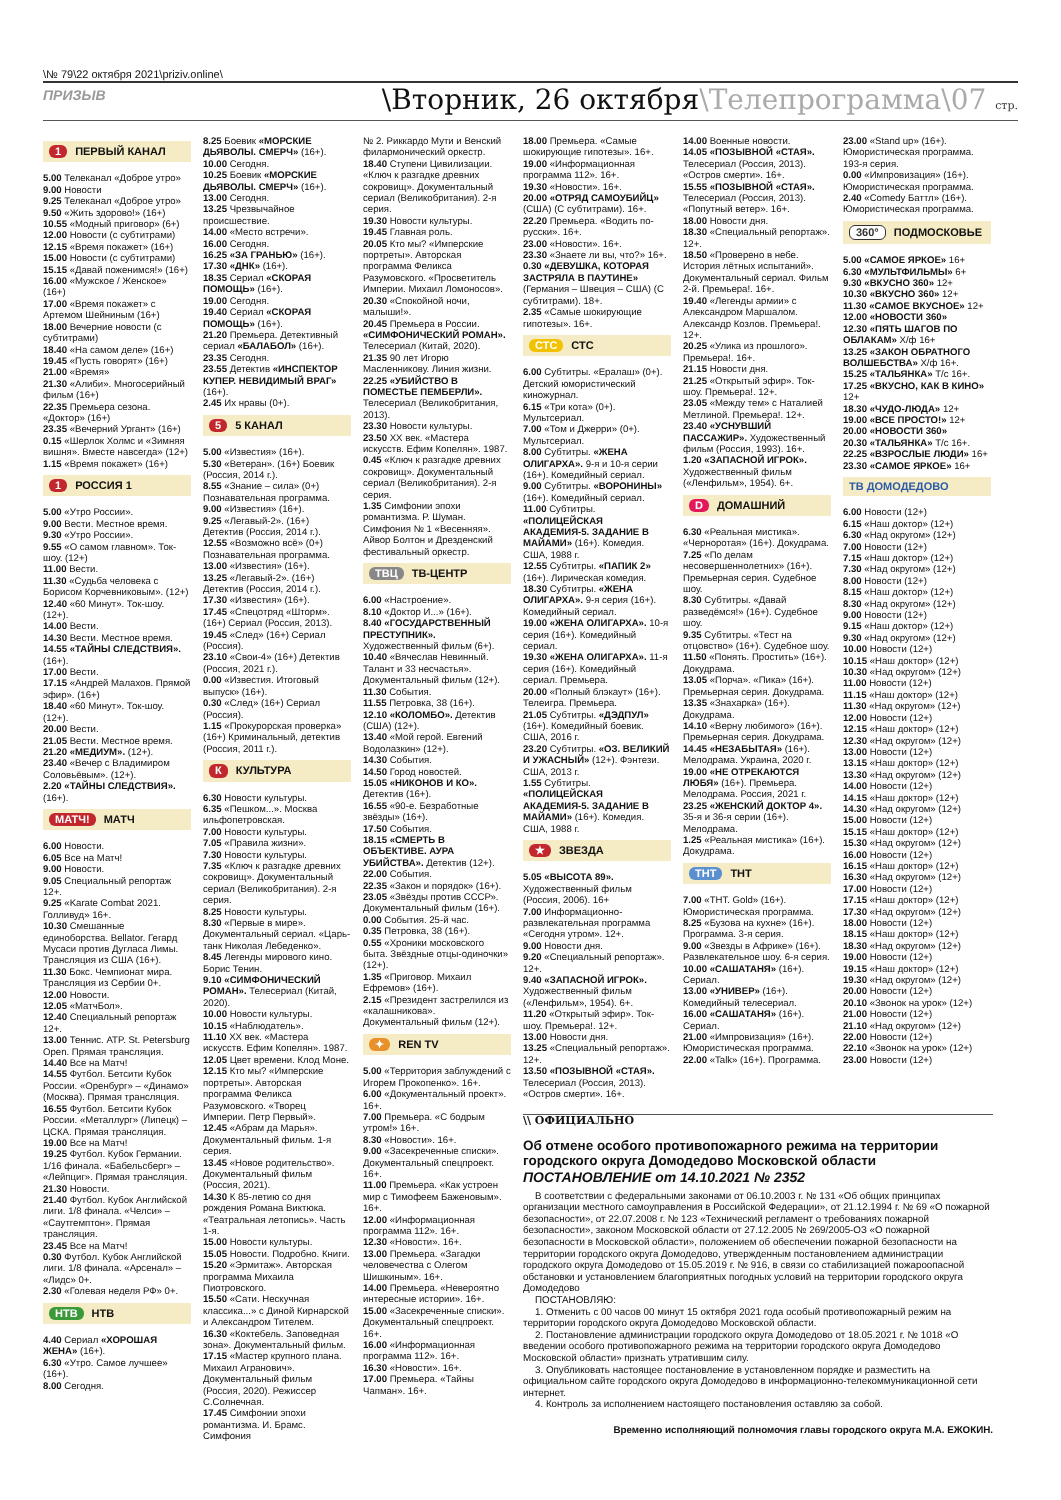\№ 79\22 октября 2021\priziv.online\
ПРИЗЫВ
\Вторник, 26 октября\Телепрограмма\07 стр.
1 ПЕРВЫЙ КАНАЛ
5.00 Телеканал «Доброе утро»
9.00 Новости
9.25 Телеканал «Доброе утро»
9.50 «Жить здорово!» (16+)
10.55 «Модный приговор» (6+)
12.00 Новости (с субтитрами)
12.15 «Время покажет» (16+)
15.00 Новости (с субтитрами)
15.15 «Давай поженимся!» (16+)
16.00 «Мужское / Женское» (16+)
17.00 «Время покажет» с Артемом Шейниным (16+)
18.00 Вечерние новости (с субтитрами)
18.40 «На самом деле» (16+)
19.45 «Пусть говорят» (16+)
21.00 «Время»
21.30 «Алиби». Многосерийный фильм (16+)
22.35 Премьера сезона. «Доктор» (16+)
23.35 «Вечерний Ургант» (16+)
0.15 «Шерлок Холмс и «Зимняя вишня». Вместе навсегда» (12+)
1.15 «Время покажет» (16+)
1 РОССИЯ 1
5.00 «Утро России».
9.00 Вести. Местное время.
9.30 «Утро России».
9.55 «О самом главном». Ток-шоу. (12+)
11.00 Вести.
11.30 «Судьба человека с Борисом Корчевниковым». (12+)
12.40 «60 Минут». Ток-шоу. (12+).
14.00 Вести.
14.30 Вести. Местное время.
14.55 «ТАЙНЫ СЛЕДСТВИЯ». (16+).
17.00 Вести.
17.15 «Андрей Малахов. Прямой эфир». (16+)
18.40 «60 Минут». Ток-шоу. (12+).
20.00 Вести.
21.05 Вести. Местное время.
21.20 «МЕДИУМ». (12+).
23.40 «Вечер с Владимиром Соловьёвым». (12+).
2.20 «ТАЙНЫ СЛЕДСТВИЯ». (16+).
МАТЧ! МАТЧ
6.00 Новости.
6.05 Все на Матч!
9.00 Новости.
9.05 Специальный репортаж 12+.
9.25 «Karate Combat 2021. Голливуд» 16+.
10.30 Смешанные единоборства. Bellator. Гегард Мусаси против Дугласа Лимы. Трансляция из США (16+).
11.30 Бокс. Чемпионат мира. Трансляция из Сербии 0+.
12.00 Новости.
12.05 «МатчБол».
12.40 Специальный репортаж 12+.
13.00 Теннис. ATP. St. Petersburg Open. Прямая трансляция.
14.40 Все на Матч!
14.55 Футбол. Бетсити Кубок России. «Оренбург» – «Динамо» (Москва). Прямая трансляция.
16.55 Футбол. Бетсити Кубок России. «Металлург» (Липецк) – ЦСКА. Прямая трансляция.
19.00 Все на Матч!
19.25 Футбол. Кубок Германии. 1/16 финала. «Бабельсберг» – «Лейпциг». Прямая трансляция.
21.30 Новости.
21.40 Футбол. Кубок Английской лиги. 1/8 финала. «Челси» – «Саутгемптон». Прямая трансляция.
23.45 Все на Матч!
0.30 Футбол. Кубок Английской лиги. 1/8 финала. «Арсенал» – «Лидс» 0+.
2.30 «Голевая неделя РФ» 0+.
НТВ НТВ
4.40 Сериал «ХОРОШАЯ ЖЕНА» (16+).
6.30 «Утро. Самое лучшее» (16+).
8.00 Сегодня.
8.25 Боевик «МОРСКИЕ ДЬЯВОЛЫ. СМЕРЧ» (16+).
10.00 Сегодня.
10.25 Боевик «МОРСКИЕ ДЬЯВОЛЫ. СМЕРЧ» (16+).
13.00 Сегодня.
13.25 Чрезвычайное происшествие.
14.00 «Место встречи».
16.00 Сегодня.
16.25 «ЗА ГРАНЬЮ» (16+).
17.30 «ДНК» (16+).
18.35 Сериал «СКОРАЯ ПОМОЩЬ» (16+).
19.00 Сегодня.
19.40 Сериал «СКОРАЯ ПОМОЩЬ» (16+).
21.20 Премьера. Детективный сериал «БАЛАБОЛ» (16+).
23.35 Сегодня.
23.55 Детектив «ИНСПЕКТОР КУПЕР. НЕВИДИМЫЙ ВРАГ» (16+).
2.45 Их нравы (0+).
5 5 КАНАЛ
5.00 «Известия» (16+).
5.30 «Ветеран». (16+) Боевик (Россия, 2014 г.).
8.55 «Знание – сила» (0+) Познавательная программа.
9.00 «Известия» (16+).
9.25 «Легавый-2». (16+) Детектив (Россия, 2014 г.).
12.55 «Возможно всё» (0+) Познавательная программа.
13.00 «Известия» (16+).
13.25 «Легавый-2». (16+) Детектив (Россия, 2014 г.).
17.30 «Известия» (16+).
17.45 «Спецотряд «Шторм». (16+) Сериал (Россия, 2013).
19.45 «След» (16+) Сериал (Россия).
23.10 «Свои-4» (16+) Детектив (Россия, 2021 г.).
0.00 «Известия. Итоговый выпуск» (16+).
0.30 «След» (16+) Сериал (Россия).
1.15 «Прокурорская проверка» (16+) Криминальный, детектив (Россия, 2011 г.).
К КУЛЬТУРА
6.30 Новости культуры.
6.35 «Пешком...». Москва ильфопетровская.
7.00 Новости культуры.
7.05 «Правила жизни».
7.30 Новости культуры.
7.35 «Ключ к разгадке древних сокровищ». Документальный сериал (Великобритания). 2-я серия.
8.25 Новости культуры.
8.30 «Первые в мире». Документальный сериал. «Царь-танк Николая Лебеденко».
8.45 Легенды мирового кино. Борис Тенин.
9.10 «СИМФОНИЧЕСКИЙ РОМАН». Телесериал (Китай, 2020).
10.00 Новости культуры.
10.15 «Наблюдатель».
11.10 XX век. «Мастера искусств. Ефим Копелян». 1987.
12.05 Цвет времени. Клод Моне.
12.15 Кто мы? «Имперские портреты». Авторская программа Феликса Разумовского. «Творец Империи. Петр Первый».
12.45 «Абрам да Марья». Документальный фильм. 1-я серия.
13.45 «Новое родительство». Документальный фильм (Россия, 2021).
14.30 К 85-летию со дня рождения Романа Виктюка. «Театральная летопись». Часть 1-я.
15.00 Новости культуры.
15.05 Новости. Подробно. Книги.
15.20 «Эрмитаж». Авторская программа Михаила Пиотровского.
15.50 «Сати. Нескучная классика...» с Диной Кирнарской и Александром Тителем.
16.30 «Коктебель. Заповедная зона». Документальный фильм.
17.15 «Мастер крупного плана. Михаил Агранович». Документальный фильм (Россия, 2020). Режиссер С.Солнечная.
17.45 Симфонии эпохи романтизма. И. Брамс. Симфония
№ 2. Риккардо Мути и Венский филармонический оркестр.
18.40 Ступени Цивилизации. «Ключ к разгадке древних сокровищ». Документальный сериал (Великобритания). 2-я серия.
19.30 Новости культуры.
19.45 Главная роль.
20.05 Кто мы? «Имперские портреты». Авторская программа Феликса Разумовского. «Просветитель Империи. Михаил Ломоносов».
20.30 «Спокойной ночи, малыши!».
20.45 Премьера в России. «СИМФОНИЧЕСКИЙ РОМАН». Телесериал (Китай, 2020).
21.35 90 лет Игорю Масленникову. Линия жизни.
22.25 «УБИЙСТВО В ПОМЕСТЬЕ ПЕМБЕРЛИ». Телесериал (Великобритания, 2013).
23.30 Новости культуры.
23.50 XX век. «Мастера искусств. Ефим Копелян». 1987.
0.45 «Ключ к разгадке древних сокровищ». Документальный сериал (Великобритания). 2-я серия.
1.35 Симфонии эпохи романтизма. Р. Шуман. Симфония № 1 «Весенняя». Айвор Болтон и Дрезденский фестивальный оркестр.
ТВЦ ТВ-ЦЕНТР
6.00 «Настроение».
8.10 «Доктор И...» (16+).
8.40 «ГОСУДАРСТВЕННЫЙ ПРЕСТУПНИК». Художественный фильм (6+).
10.40 «Вячеслав Невинный. Талант и 33 несчастья». Документальный фильм (12+).
11.30 События.
11.55 Петровка, 38 (16+).
12.10 «КОЛОМБО». Детектив (США) (12+).
13.40 «Мой герой. Евгений Водолазкин» (12+).
14.30 События.
14.50 Город новостей.
15.05 «НИКОНОВ И КО». Детектив (16+).
16.55 «90-е. Безработные звёзды» (16+).
17.50 События.
18.15 «СМЕРТЬ В ОБЪЕКТИВЕ. АУРА УБИЙСТВА». Детектив (12+).
22.00 События.
22.35 «Закон и порядок» (16+).
23.05 «Звёзды против СССР». Документальный фильм (16+).
0.00 События. 25-й час.
0.35 Петровка, 38 (16+).
0.55 «Хроники московского быта. Звёздные отцы-одиночки» (12+).
1.35 «Приговор. Михаил Ефремов» (16+).
2.15 «Президент застрелился из «калашникова». Документальный фильм (12+).
✦ REN TV
5.00 «Территория заблуждений с Игорем Прокопенко». 16+.
6.00 «Документальный проект». 16+.
7.00 Премьера. «С бодрым утром!» 16+.
8.30 «Новости». 16+.
9.00 «Засекреченные списки». Документальный спецпроект. 16+.
11.00 Премьера. «Как устроен мир с Тимофеем Баженовым». 16+.
12.00 «Информационная программа 112». 16+.
12.30 «Новости». 16+.
13.00 Премьера. «Загадки человечества с Олегом Шишкиным». 16+.
14.00 Премьера. «Невероятно интересные истории». 16+.
15.00 «Засекреченные списки». Документальный спецпроект. 16+.
16.00 «Информационная программа 112». 16+.
16.30 «Новости». 16+.
17.00 Премьера. «Тайны Чапман». 16+.
18.00 Премьера. «Самые шокирующие гипотезы». 16+.
19.00 «Информационная программа 112». 16+.
19.30 «Новости». 16+.
20.00 «ОТРЯД САМОУБИЙЦ» (США) (С субтитрами). 16+.
22.20 Премьера. «Водить по-русски». 16+.
23.00 «Новости». 16+.
23.30 «Знаете ли вы, что?» 16+.
0.30 «ДЕВУШКА, КОТОРАЯ ЗАСТРЯЛА В ПАУТИНЕ» (Германия – Швеция – США) (С субтитрами). 18+.
2.35 «Самые шокирующие гипотезы». 16+.
СТС СТС
6.00 Субтитры. «Ералаш» (0+). Детский юмористический киножурнал.
6.15 «Три кота» (0+). Мультсериал.
7.00 «Том и Джерри» (0+). Мультсериал.
8.00 Субтитры. «ЖЕНА ОЛИГАРХА». 9-я и 10-я серии (16+). Комедийный сериал.
9.00 Субтитры. «ВОРОНИНЫ» (16+). Комедийный сериал.
11.00 Субтитры. «ПОЛИЦЕЙСКАЯ АКАДЕМИЯ-5. ЗАДАНИЕ В МАЙАМИ» (16+). Комедия. США, 1988 г.
12.55 Субтитры. «ПАПИК 2» (16+). Лирическая комедия.
18.30 Субтитры. «ЖЕНА ОЛИГАРХА». 9-я серия (16+). Комедийный сериал.
19.00 «ЖЕНА ОЛИГАРХА». 10-я серия (16+). Комедийный сериал.
19.30 «ЖЕНА ОЛИГАРХА». 11-я серия (16+). Комедийный сериал. Премьера.
20.00 «Полный блэкаут» (16+). Телеигра. Премьера.
21.05 Субтитры. «ДЭДПУЛ» (16+). Комедийный боевик. США, 2016 г.
23.20 Субтитры. «ОЗ. ВЕЛИКИЙ И УЖАСНЫЙ» (12+). Фэнтези. США, 2013 г.
1.55 Субтитры. «ПОЛИЦЕЙСКАЯ АКАДЕМИЯ-5. ЗАДАНИЕ В МАЙАМИ» (16+). Комедия. США, 1988 г.
★ ЗВЕЗДА
5.05 «ВЫСОТА 89». Художественный фильм (Россия, 2006). 16+
7.00 Информационно-развлекательная программа «Сегодня утром». 12+.
9.00 Новости дня.
9.20 «Специальный репортаж». 12+.
9.40 «ЗАПАСНОЙ ИГРОК». Художественный фильм («Ленфильм», 1954). 6+.
11.20 «Открытый эфир». Ток-шоу. Премьера!. 12+.
13.00 Новости дня.
13.25 «Специальный репортаж». 12+.
13.50 «ПОЗЫВНОЙ «СТАЯ». Телесериал (Россия, 2013). «Остров смерти». 16+.
14.00 Военные новости.
14.05 «ПОЗЫВНОЙ «СТАЯ». Телесериал (Россия, 2013). «Остров смерти». 16+.
15.55 «ПОЗЫВНОЙ «СТАЯ». Телесериал (Россия, 2013). «Попутный ветер». 16+.
18.00 Новости дня.
18.30 «Специальный репортаж». 12+.
18.50 «Проверено в небе. История лётных испытаний». Документальный сериал. Фильм 2-й. Премьера!. 16+.
19.40 «Легенды армии» с Александром Маршалом. Александр Козлов. Премьера!. 12+.
20.25 «Улика из прошлого». Премьера!. 16+.
21.15 Новости дня.
21.25 «Открытый эфир». Ток-шоу. Премьера!. 12+.
23.05 «Между тем» с Наталией Метлиной. Премьера!. 12+.
23.40 «УСНУВШИЙ ПАССАЖИР». Художественный фильм (Россия, 1993). 16+.
1.20 «ЗАПАСНОЙ ИГРОК». Художественный фильм («Ленфильм», 1954). 6+.
D ДОМАШНИЙ
6.30 «Реальная мистика». «Черноротая» (16+). Докудрама.
7.25 «По делам несовершеннолетних» (16+). Премьерная серия. Судебное шоу.
8.30 Субтитры. «Давай разведёмся!» (16+). Судебное шоу.
9.35 Субтитры. «Тест на отцовство» (16+). Судебное шоу.
11.50 «Понять. Простить» (16+). Докудрама.
13.05 «Порча». «Пика» (16+). Премьерная серия. Докудрама.
13.35 «Знахарка» (16+). Докудрама.
14.10 «Верну любимого» (16+). Премьерная серия. Докудрама.
14.45 «НЕЗАБЫТАЯ» (16+). Мелодрама. Украина, 2020 г.
19.00 «НЕ ОТРЕКАЮТСЯ ЛЮБЯ» (16+). Премьера. Мелодрама. Россия, 2021 г.
23.25 «ЖЕНСКИЙ ДОКТОР 4». 35-я и 36-я серии (16+). Мелодрама.
1.25 «Реальная мистика» (16+). Докудрама.
ТНТ ТНТ
7.00 «ТНТ. Gold» (16+). Юмористическая программа.
8.25 «Бузова на кухне» (16+). Программа. 3-я серия.
9.00 «Звезды в Африке» (16+). Развлекательное шоу. 6-я серия.
10.00 «САШАТАНЯ» (16+). Сериал.
13.00 «УНИВЕР» (16+). Комедийный телесериал.
16.00 «САШАТАНЯ» (16+). Сериал.
21.00 «Импровизация» (16+). Юмористическая программа.
22.00 «Talk» (16+). Программа.
23.00 «Stand up» (16+). Юмористическая программа. 193-я серия.
0.00 «Импровизация» (16+). Юмористическая программа.
2.40 «Comedy Баттл» (16+). Юмористическая программа.
360° ПОДМОСКОВЬЕ
5.00 «САМОЕ ЯРКОЕ» 16+
6.30 «МУЛЬТФИЛЬМЫ» 6+
9.30 «ВКУСНО 360» 12+
10.30 «ВКУСНО 360» 12+
11.30 «САМОЕ ВКУСНОЕ» 12+
12.00 «НОВОСТИ 360»
12.30 «ПЯТЬ ШАГОВ ПО ОБЛАКАМ» Х/ф 16+
13.25 «ЗАКОН ОБРАТНОГО ВОЛШЕБСТВА» Х/ф 16+.
15.25 «ТАЛЬЯНКА» Т/с 16+.
17.25 «ВКУСНО, КАК В КИНО» 12+
18.30 «ЧУДО-ЛЮДА» 12+
19.00 «ВСЕ ПРОСТО!» 12+
20.00 «НОВОСТИ 360»
20.30 «ТАЛЬЯНКА» Т/с 16+.
22.25 «ВЗРОСЛЫЕ ЛЮДИ» 16+
23.30 «САМОЕ ЯРКОЕ» 16+
ТВ ДОМОДЕДОВО
6.00 Новости (12+)
6.15 «Наш доктор» (12+)
6.30 «Над округом» (12+)
7.00 Новости (12+)
7.15 «Наш доктор» (12+)
7.30 «Над округом» (12+)
8.00 Новости (12+)
8.15 «Наш доктор» (12+)
8.30 «Над округом» (12+)
9.00 Новости (12+)
9.15 «Наш доктор» (12+)
9.30 «Над округом» (12+)
10.00 Новости (12+)
10.15 «Наш доктор» (12+)
10.30 «Над округом» (12+)
11.00 Новости (12+)
11.15 «Наш доктор» (12+)
11.30 «Над округом» (12+)
12.00 Новости (12+)
12.15 «Наш доктор» (12+)
12.30 «Над округом» (12+)
13.00 Новости (12+)
13.15 «Наш доктор» (12+)
13.30 «Над округом» (12+)
14.00 Новости (12+)
14.15 «Наш доктор» (12+)
14.30 «Над округом» (12+)
15.00 Новости (12+)
15.15 «Наш доктор» (12+)
15.30 «Над округом» (12+)
16.00 Новости (12+)
16.15 «Наш доктор» (12+)
16.30 «Над округом» (12+)
17.00 Новости (12+)
17.15 «Наш доктор» (12+)
17.30 «Над округом» (12+)
18.00 Новости (12+)
18.15 «Наш доктор» (12+)
18.30 «Над округом» (12+)
19.00 Новости (12+)
19.15 «Наш доктор» (12+)
19.30 «Над округом» (12+)
20.00 Новости (12+)
20.10 «Звонок на урок» (12+)
21.00 Новости (12+)
21.10 «Над округом» (12+)
22.00 Новости (12+)
22.10 «Звонок на урок» (12+)
23.00 Новости (12+)
\\ ОФИЦИАЛЬНО
Об отмене особого противопожарного режима на территории городского округа Домодедово Московской области
ПОСТАНОВЛЕНИЕ от 14.10.2021 № 2352
В соответствии с федеральными законами от 06.10.2003 г. № 131 «Об общих принципах организации местного самоуправления в Российской Федерации», от 21.12.1994 г. № 69 «О пожарной безопасности», от 22.07.2008 г. № 123 «Технический регламент о требованиях пожарной безопасности», законом Московской области от 27.12.2005 № 269/2005-ОЗ «О пожарной безопасности в Московской области», положением об обеспечении пожарной безопасности на территории городского округа Домодедово, утвержденным постановлением администрации городского округа Домодедово от 15.05.2019 г. № 916, в связи со стабилизацией пожароопасной обстановки и установлением благоприятных погодных условий на территории городского округа Домодедово
ПОСТАНОВЛЯЮ:
1. Отменить с 00 часов 00 минут 15 октября 2021 года особый противопожарный режим на территории городского округа Домодедово Московской области.
2. Постановление администрации городского округа Домодедово от 18.05.2021 г. № 1018 «О введении особого противопожарного режима на территории городского округа Домодедово Московской области» признать утратившим силу.
3. Опубликовать настоящее постановление в установленном порядке и разместить на официальном сайте городского округа Домодедово в информационно-телекоммуникационной сети интернет.
4. Контроль за исполнением настоящего постановления оставляю за собой.
Временно исполняющий полномочия главы городского округа М.А. ЕЖОКИН.